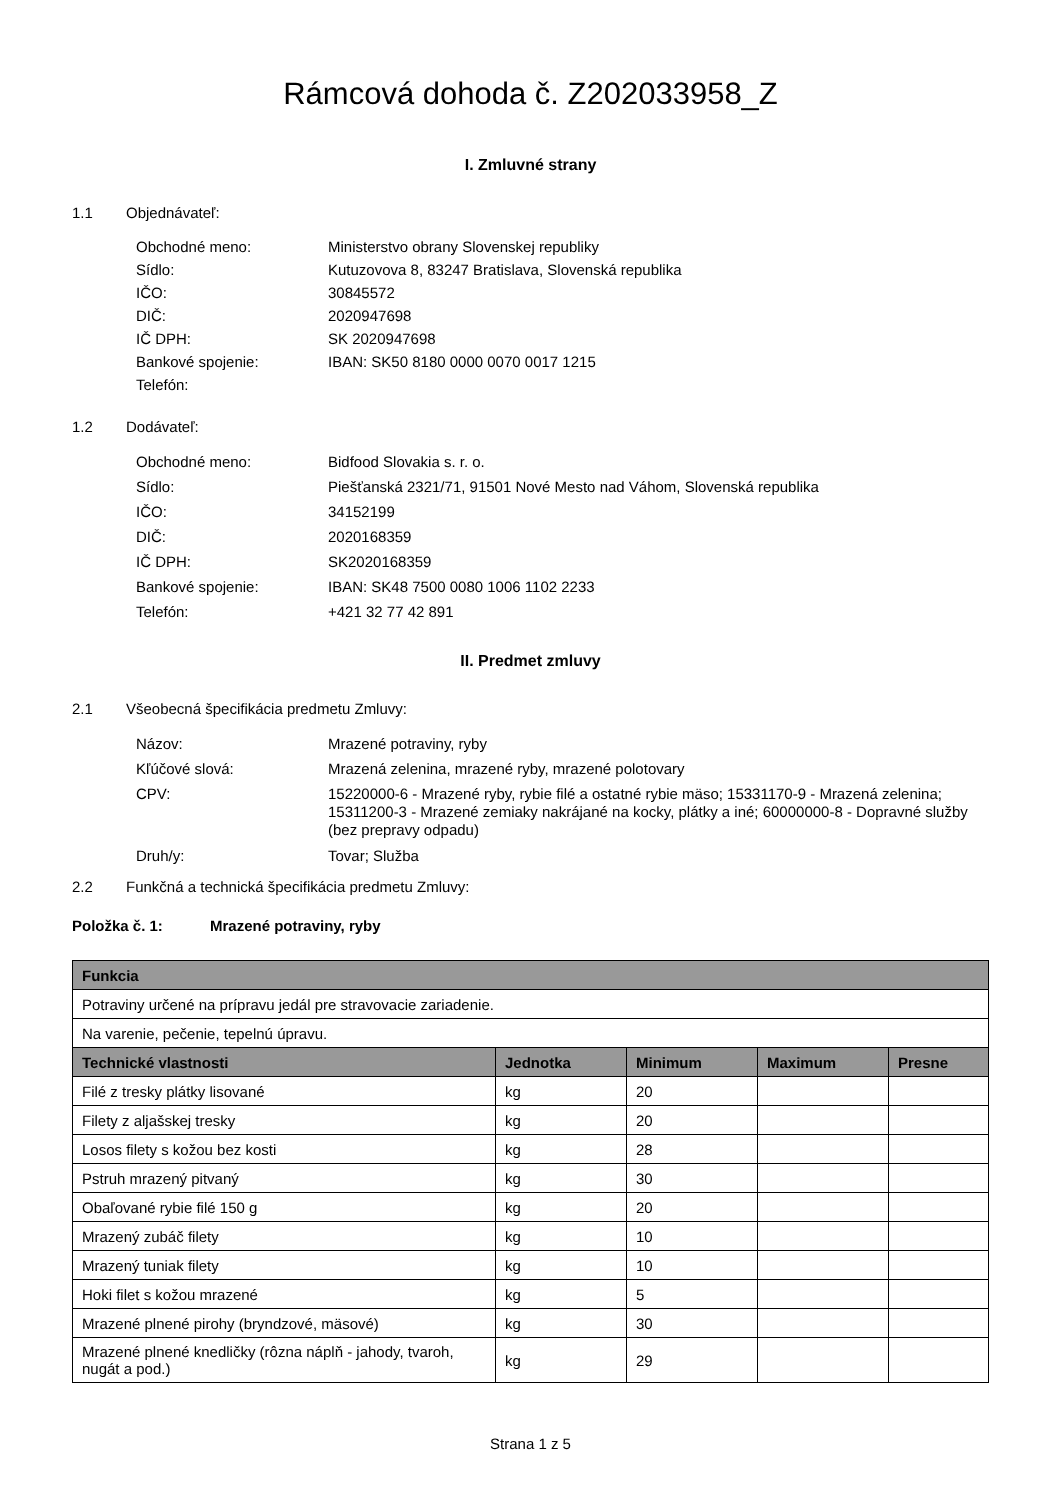Rámcová dohoda č. Z202033958_Z
I. Zmluvné strany
1.1 Objednávateľ:
Obchodné meno: Ministerstvo obrany Slovenskej republiky
Sídlo: Kutuzovova 8, 83247 Bratislava, Slovenská republika
IČO: 30845572
DIČ: 2020947698
IČ DPH: SK 2020947698
Bankové spojenie: IBAN: SK50 8180 0000 0070 0017 1215
Telefón:
1.2 Dodávateľ:
Obchodné meno: Bidfood Slovakia s. r. o.
Sídlo: Piešťanská 2321/71, 91501 Nové Mesto nad Váhom, Slovenská republika
IČO: 34152199
DIČ: 2020168359
IČ DPH: SK2020168359
Bankové spojenie: IBAN: SK48 7500 0080 1006 1102 2233
Telefón: +421 32 77 42 891
II. Predmet zmluvy
2.1 Všeobecná špecifikácia predmetu Zmluvy:
Názov: Mrazené potraviny, ryby
Kľúčové slová: Mrazená zelenina, mrazené ryby, mrazené polotovary
CPV: 15220000-6 - Mrazené ryby, rybie filé a ostatné rybie mäso; 15331170-9 - Mrazená zelenina; 15311200-3 - Mrazené zemiaky nakrájané na kocky, plátky a iné; 60000000-8 - Dopravné služby (bez prepravy odpadu)
Druh/y: Tovar; Služba
2.2 Funkčná a technická špecifikácia predmetu Zmluvy:
Položka č. 1: Mrazené potraviny, ryby
| Funkcia | | | | |
| --- | --- | --- | --- | --- |
| Potraviny určené na prípravu jedál pre stravovacie zariadenie. | | | | |
| Na varenie, pečenie, tepelnú úpravu. | | | | |
| Technické vlastnosti | Jednotka | Minimum | Maximum | Presne |
| Filé z tresky plátky lisované | kg | 20 | | |
| Filety z aljašskej tresky | kg | 20 | | |
| Losos filety s kožou bez kosti | kg | 28 | | |
| Pstruh mrazený pitvaný | kg | 30 | | |
| Obaľované rybie filé 150 g | kg | 20 | | |
| Mrazený zubáč filety | kg | 10 | | |
| Mrazený tuniak filety | kg | 10 | | |
| Hoki filet s kožou mrazené | kg | 5 | | |
| Mrazené plnené pirohy (bryndzové, mäsové) | kg | 30 | | |
| Mrazené plnené knedličky (rôzna náplň - jahody, tvaroh, nugát a pod.) | kg | 29 | | |
Strana 1 z 5